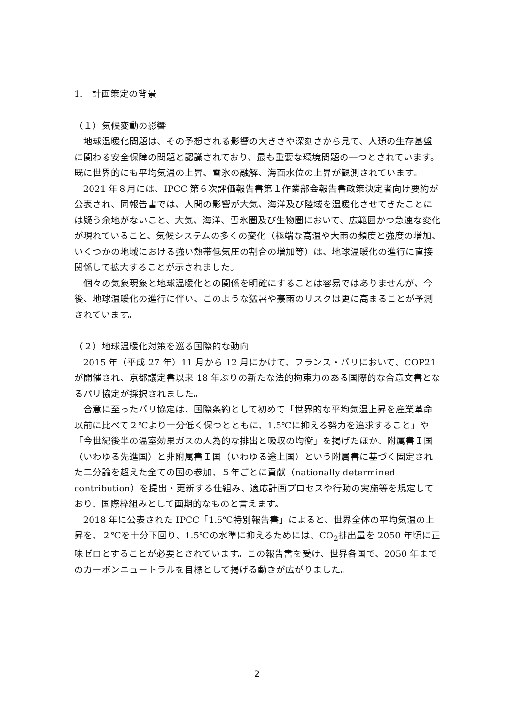1.　計画策定の背景
（１）気候変動の影響
地球温暖化問題は、その予想される影響の大きさや深刻さから見て、人類の生存基盤に関わる安全保障の問題と認識されており、最も重要な環境問題の一つとされています。既に世界的にも平均気温の上昇、雪氷の融解、海面水位の上昇が観測されています。
2021 年８月には、IPCC 第６次評価報告書第１作業部会報告書政策決定者向け要約が公表され、同報告書では、人間の影響が大気、海洋及び陸域を温暖化させてきたことには疑う余地がないこと、大気、海洋、雪氷圏及び生物圏において、広範囲かつ急速な変化が現れていること、気候システムの多くの変化（極端な高温や大雨の頻度と強度の増加、いくつかの地域における強い熱帯低気圧の割合の増加等）は、地球温暖化の進行に直接関係して拡大することが示されました。
個々の気象現象と地球温暖化との関係を明確にすることは容易ではありませんが、今後、地球温暖化の進行に伴い、このような猛暑や豪雨のリスクは更に高まることが予測されています。
（２）地球温暖化対策を巡る国際的な動向
2015 年（平成 27 年）11 月から 12 月にかけて、フランス・パリにおいて、COP21 が開催され、京都議定書以来 18 年ぶりの新たな法的拘束力のある国際的な合意文書となるパリ協定が採択されました。
合意に至ったパリ協定は、国際条約として初めて「世界的な平均気温上昇を産業革命以前に比べて２℃より十分低く保つとともに、1.5℃に抑える努力を追求すること」や「今世紀後半の温室効果ガスの人為的な排出と吸収の均衡」を掲げたほか、附属書Ｉ国（いわゆる先進国）と非附属書Ｉ国（いわゆる途上国）という附属書に基づく固定された二分論を超えた全ての国の参加、５年ごとに貢献（nationally determined contribution）を提出・更新する仕組み、適応計画プロセスや行動の実施等を規定しており、国際枠組みとして画期的なものと言えます。
2018 年に公表された IPCC「1.5℃特別報告書」によると、世界全体の平均気温の上昇を、２℃を十分下回り、1.5℃の水準に抑えるためには、CO<sub>2</sub>排出量を 2050 年頃に正味ゼロとすることが必要とされています。この報告書を受け、世界各国で、2050 年までのカーボンニュートラルを目標として掲げる動きが広がりました。
2